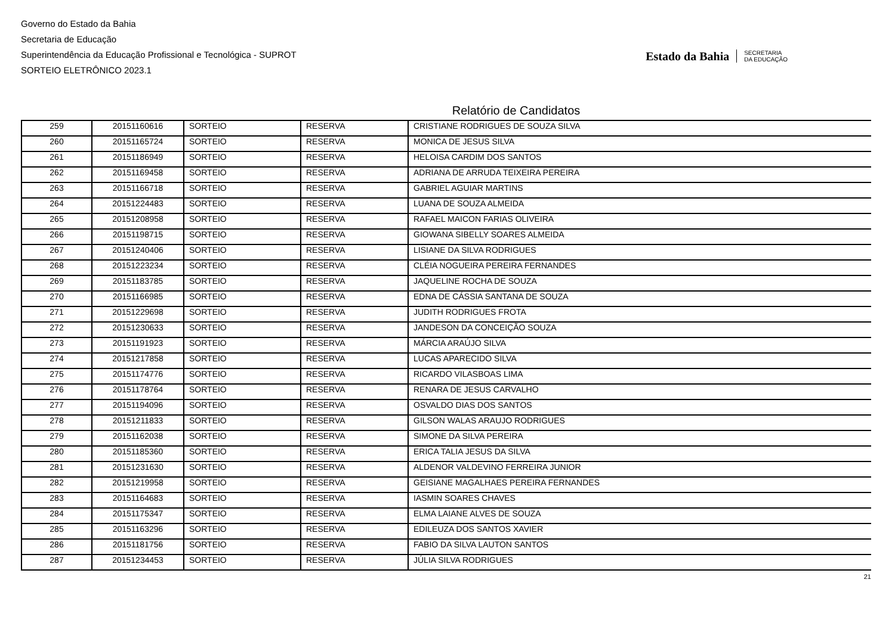Governo do Estado da Bahia
Secretaria de Educação
Superintendência da Educação Profissional e Tecnológica - SUPROT
SORTEIO ELETRÔNICO 2023.1
Estado da Bahia SECRETARIA
DA EDUCAÇÃO
Relatório de Candidatos
| 259 | 20151160616 | SORTEIO | RESERVA | CRISTIANE RODRIGUES DE SOUZA SILVA |
| 260 | 20151165724 | SORTEIO | RESERVA | MONICA DE JESUS SILVA |
| 261 | 20151186949 | SORTEIO | RESERVA | HELOISA CARDIM DOS SANTOS |
| 262 | 20151169458 | SORTEIO | RESERVA | ADRIANA DE ARRUDA TEIXEIRA PEREIRA |
| 263 | 20151166718 | SORTEIO | RESERVA | GABRIEL AGUIAR MARTINS |
| 264 | 20151224483 | SORTEIO | RESERVA | LUANA DE SOUZA ALMEIDA |
| 265 | 20151208958 | SORTEIO | RESERVA | RAFAEL MAICON FARIAS OLIVEIRA |
| 266 | 20151198715 | SORTEIO | RESERVA | GIOWANA SIBELLY SOARES ALMEIDA |
| 267 | 20151240406 | SORTEIO | RESERVA | LISIANE DA SILVA RODRIGUES |
| 268 | 20151223234 | SORTEIO | RESERVA | CLÉIA NOGUEIRA PEREIRA FERNANDES |
| 269 | 20151183785 | SORTEIO | RESERVA | JAQUELINE ROCHA DE SOUZA |
| 270 | 20151166985 | SORTEIO | RESERVA | EDNA DE CÁSSIA SANTANA DE SOUZA |
| 271 | 20151229698 | SORTEIO | RESERVA | JUDITH RODRIGUES FROTA |
| 272 | 20151230633 | SORTEIO | RESERVA | JANDESON DA CONCEIÇÃO SOUZA |
| 273 | 20151191923 | SORTEIO | RESERVA | MÁRCIA ARAÚJO SILVA |
| 274 | 20151217858 | SORTEIO | RESERVA | LUCAS APARECIDO SILVA |
| 275 | 20151174776 | SORTEIO | RESERVA | RICARDO VILASBOAS LIMA |
| 276 | 20151178764 | SORTEIO | RESERVA | RENARA DE JESUS CARVALHO |
| 277 | 20151194096 | SORTEIO | RESERVA | OSVALDO DIAS DOS SANTOS |
| 278 | 20151211833 | SORTEIO | RESERVA | GILSON WALAS ARAUJO RODRIGUES |
| 279 | 20151162038 | SORTEIO | RESERVA | SIMONE DA SILVA PEREIRA |
| 280 | 20151185360 | SORTEIO | RESERVA | ERICA TALIA JESUS DA SILVA |
| 281 | 20151231630 | SORTEIO | RESERVA | ALDENOR VALDEVINO FERREIRA JUNIOR |
| 282 | 20151219958 | SORTEIO | RESERVA | GEISIANE MAGALHAES PEREIRA FERNANDES |
| 283 | 20151164683 | SORTEIO | RESERVA | IASMIN SOARES CHAVES |
| 284 | 20151175347 | SORTEIO | RESERVA | ELMA LAIANE ALVES DE SOUZA |
| 285 | 20151163296 | SORTEIO | RESERVA | EDILEUZA DOS SANTOS XAVIER |
| 286 | 20151181756 | SORTEIO | RESERVA | FABIO DA SILVA LAUTON SANTOS |
| 287 | 20151234453 | SORTEIO | RESERVA | JÚLIA SILVA RODRIGUES |
21